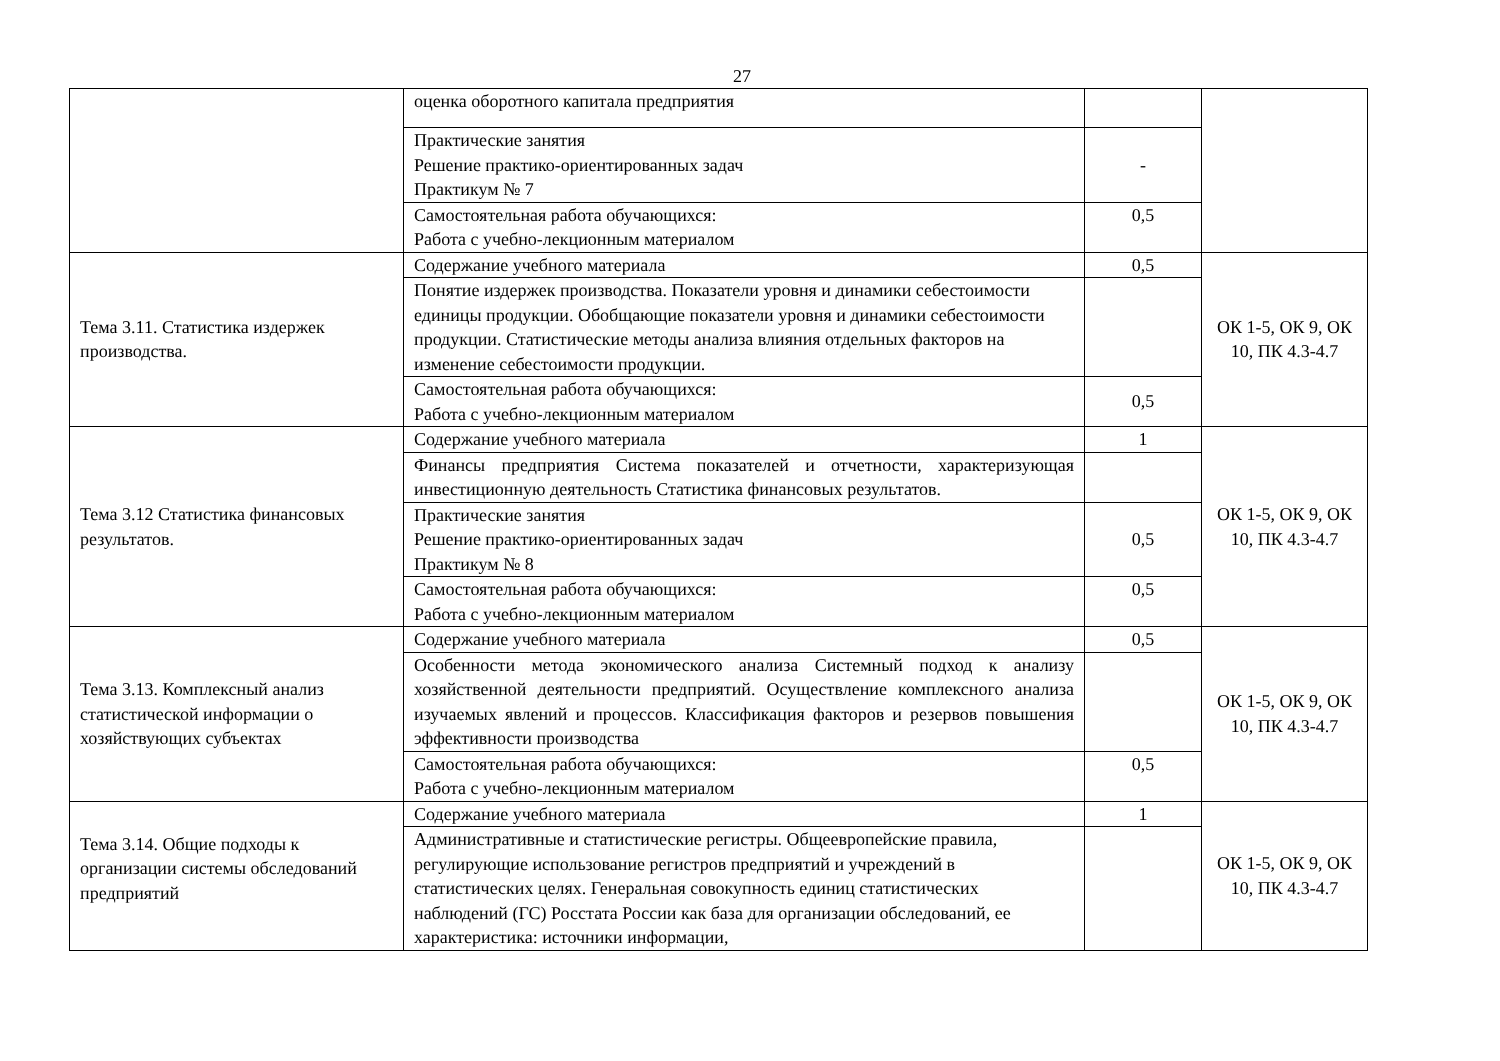27
| | оценка оборотного капитала предприятия | | |
| | Практические занятия Решение практико-ориентированных задач Практикум № 7 | - | |
| | Самостоятельная работа обучающихся: Работа с учебно-лекционным материалом | 0,5 | |
| Тема 3.11. Статистика издержек производства. | Содержание учебного материала | 0,5 | ОК 1-5, ОК 9, ОК 10, ПК 4.3-4.7 |
| | Понятие издержек производства. Показатели уровня и динамики себестоимости единицы продукции. Обобщающие показатели уровня и динамики себестоимости продукции. Статистические методы анализа влияния отдельных факторов на изменение себестоимости продукции. | | |
| | Самостоятельная работа обучающихся: Работа с учебно-лекционным материалом | 0,5 | |
| Тема 3.12 Статистика финансовых результатов. | Содержание учебного материала | 1 | ОК 1-5, ОК 9, ОК 10, ПК 4.3-4.7 |
| | Финансы предприятия Система показателей и отчетности, характеризующая инвестиционную деятельность Статистика финансовых результатов. | | |
| | Практические занятия Решение практико-ориентированных задач Практикум № 8 | 0,5 | |
| | Самостоятельная работа обучающихся: Работа с учебно-лекционным материалом | 0,5 | |
| Тема 3.13. Комплексный анализ статистической информации о хозяйствующих субъектах | Содержание учебного материала | 0,5 | ОК 1-5, ОК 9, ОК 10, ПК 4.3-4.7 |
| | Особенности метода экономического анализа Системный подход к анализу хозяйственной деятельности предприятий. Осуществление комплексного анализа изучаемых явлений и процессов. Классификация факторов и резервов повышения эффективности производства | | |
| | Самостоятельная работа обучающихся: Работа с учебно-лекционным материалом | 0,5 | |
| Тема 3.14. Общие подходы к организации системы обследований предприятий | Содержание учебного материала | 1 | ОК 1-5, ОК 9, ОК 10, ПК 4.3-4.7 |
| | Административные и статистические регистры. Общеевропейские правила, регулирующие использование регистров предприятий и учреждений в статистических целях. Генеральная совокупность единиц статистических наблюдений (ГС) Росстата России как база для организации обследований, ее характеристика: источники информации, | | |